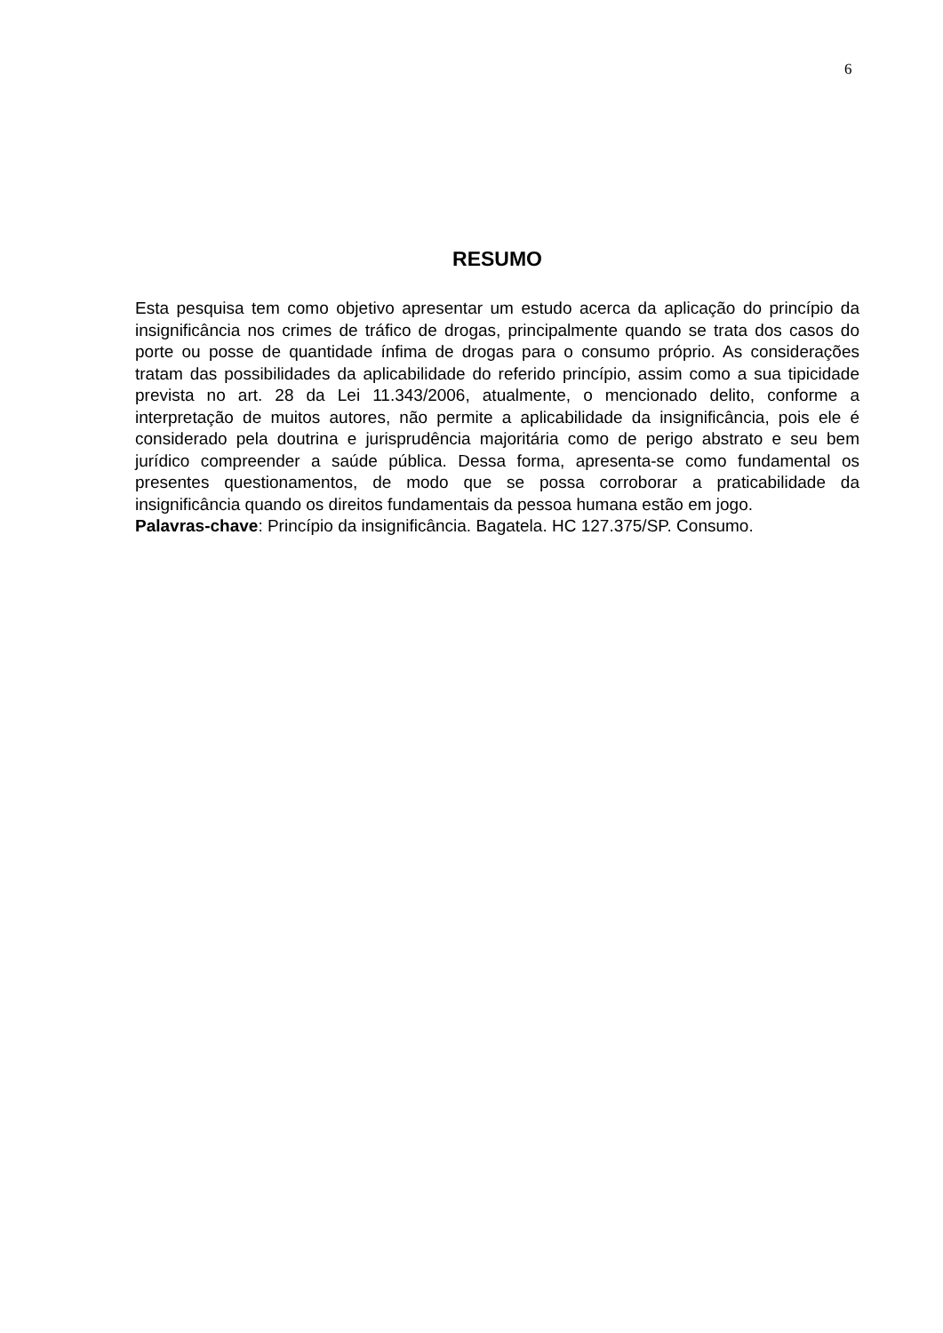6
RESUMO
Esta pesquisa tem como objetivo apresentar um estudo acerca da aplicação do princípio da insignificância nos crimes de tráfico de drogas, principalmente quando se trata dos casos do porte ou posse de quantidade ínfima de drogas para o consumo próprio. As considerações tratam das possibilidades da aplicabilidade do referido princípio, assim como a sua tipicidade prevista no art. 28 da Lei 11.343/2006, atualmente, o mencionado delito, conforme a interpretação de muitos autores, não permite a aplicabilidade da insignificância, pois ele é considerado pela doutrina e jurisprudência majoritária como de perigo abstrato e seu bem jurídico compreender a saúde pública. Dessa forma, apresenta-se como fundamental os presentes questionamentos, de modo que se possa corroborar a praticabilidade da insignificância quando os direitos fundamentais da pessoa humana estão em jogo.
Palavras-chave: Princípio da insignificância. Bagatela. HC 127.375/SP. Consumo.